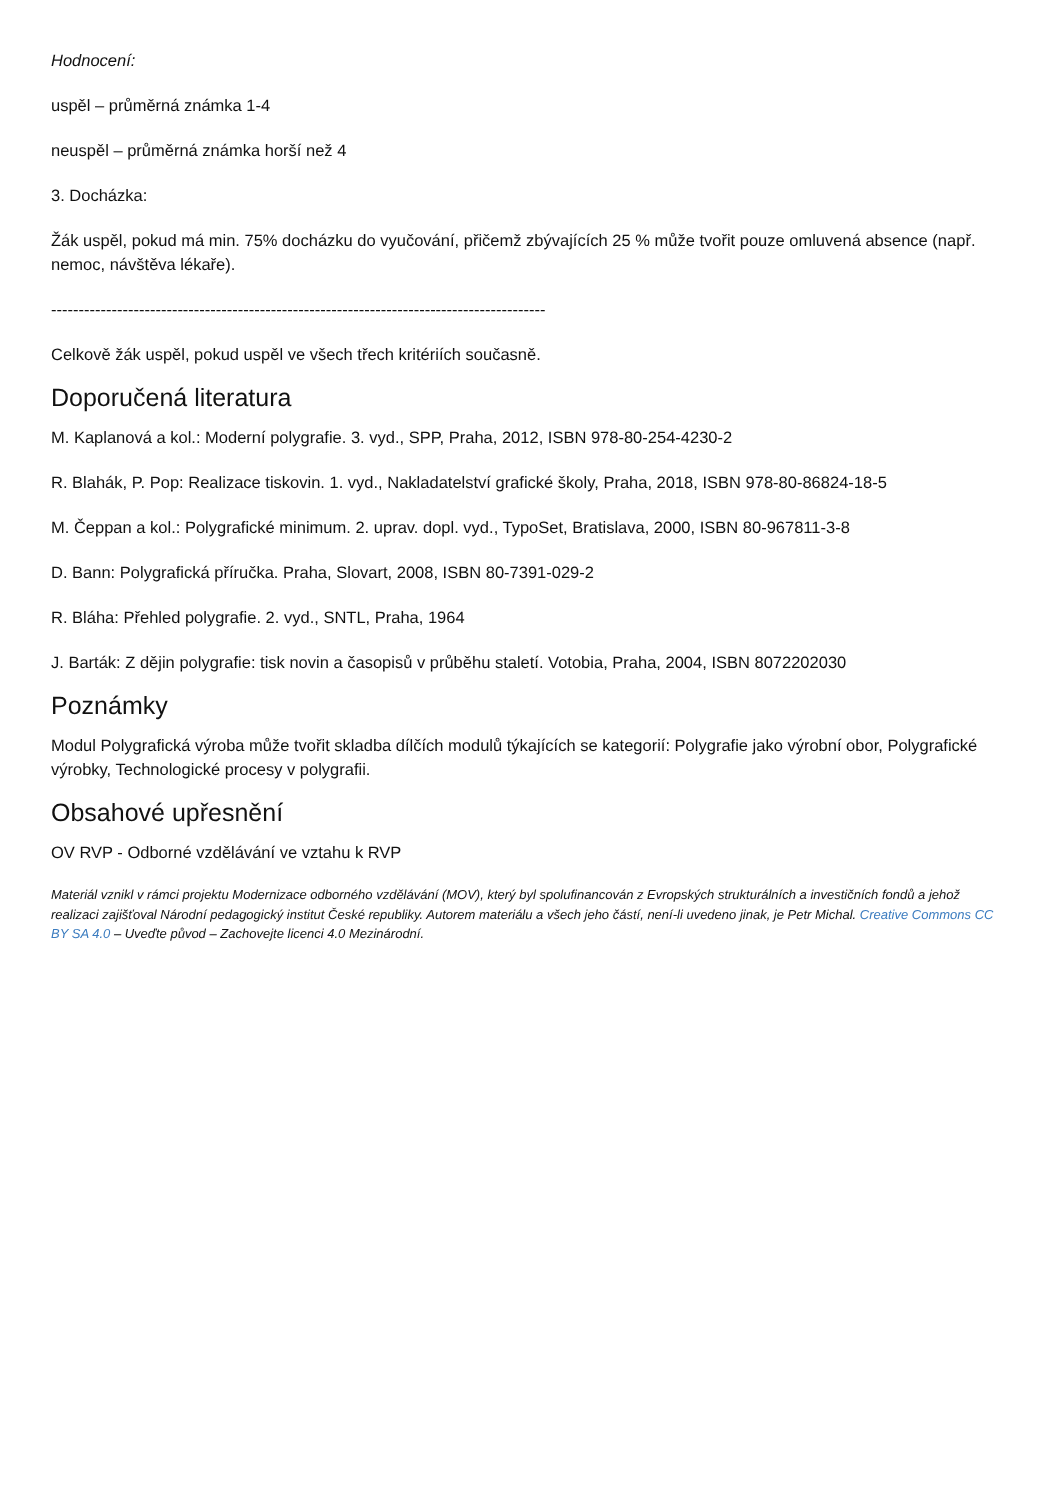Hodnocení:
uspěl – průměrná známka 1-4
neuspěl – průměrná známka horší než 4
3. Docházka:
Žák uspěl, pokud má min. 75% docházku do vyučování, přičemž zbývajících 25 % může tvořit pouze omluvená absence (např. nemoc, návštěva lékaře).
------------------------------------------------------------------------------------------
Celkově žák uspěl, pokud uspěl ve všech třech kritériích současně.
Doporučená literatura
M. Kaplanová a kol.: Moderní polygrafie. 3. vyd., SPP, Praha, 2012, ISBN 978-80-254-4230-2
R. Blahák, P. Pop: Realizace tiskovin. 1. vyd., Nakladatelství grafické školy, Praha, 2018, ISBN 978-80-86824-18-5
M. Čeppan a kol.: Polygrafické minimum. 2. uprav. dopl. vyd., TypoSet, Bratislava, 2000, ISBN 80-967811-3-8
D. Bann: Polygrafická příručka. Praha, Slovart, 2008, ISBN 80-7391-029-2
R. Bláha: Přehled polygrafie. 2. vyd., SNTL, Praha, 1964
J. Barták: Z dějin polygrafie: tisk novin a časopisů v průběhu staletí. Votobia, Praha, 2004, ISBN 8072202030
Poznámky
Modul Polygrafická výroba může tvořit skladba dílčích modulů týkajících se kategorií: Polygrafie jako výrobní obor, Polygrafické výrobky, Technologické procesy v polygrafii.
Obsahové upřesnění
OV RVP - Odborné vzdělávání ve vztahu k RVP
Materiál vznikl v rámci projektu Modernizace odborného vzdělávání (MOV), který byl spolufinancován z Evropských strukturálních a investičních fondů a jehož realizaci zajišťoval Národní pedagogický institut České republiky. Autorem materiálu a všech jeho částí, není-li uvedeno jinak, je Petr Michal. Creative Commons CC BY SA 4.0 – Uveďte původ – Zachovejte licenci 4.0 Mezinárodní.